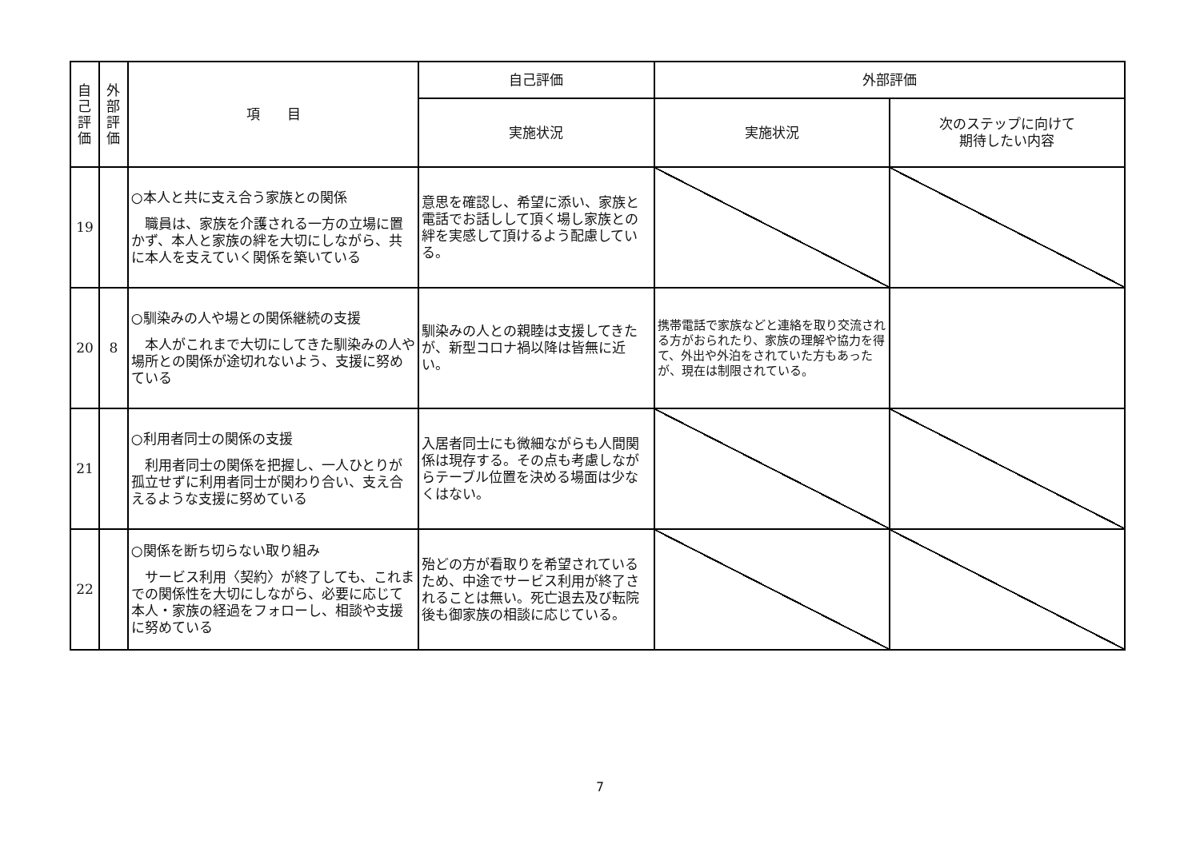| 自 己 評 価 | 外 部 評 価 | 項 目 | 自己評価 | 外部評価 | |
| --- | --- | --- | --- | --- | --- |
| | | | 実施状況 | 実施状況 | 次のステップに向けて 期待したい内容 |
| 19 | | ○本人と共に支え合う家族との関係 職員は、家族を介護される一方の立場に置かず、本人と家族の絆を大切にしながら、共に本人を支えていく関係を築いている | 意思を確認し、希望に添い、家族と電話でお話しして頂く場し家族との絆を実感して頂けるよう配慮している。 | | |
| 20 | 8 | ○馴染みの人や場との関係継続の支援 本人がこれまで大切にしてきた馴染みの人や場所との関係が途切れないよう、支援に努めている | 馴染みの人との親睦は支援してきたが、新型コロナ禍以降は皆無に近い。 | 携帯電話で家族などと連絡を取り交流される方がおられたり、家族の理解や協力を得て、外出や外泊をされていた方もあったが、現在は制限されている。 | |
| 21 | | ○利用者同士の関係の支援 利用者同士の関係を把握し、一人ひとりが孤立せずに利用者同士が関わり合い、支え合えるような支援に努めている | 入居者同士にも微細ながらも人間関係は現存する。その点も考慮しながらテーブル位置を決める場面は少なくはない。 | | |
| 22 | | ○関係を断ち切らない取り組み サービス利用〈契約〉が終了しても、これまでの関係性を大切にしながら、必要に応じて本人・家族の経過をフォローし、相談や支援に努めている | 殆どの方が看取りを希望されているため、中途でサービス利用が終了されることは無い。死亡退去及び転院後も御家族の相談に応じている。 | | |
7